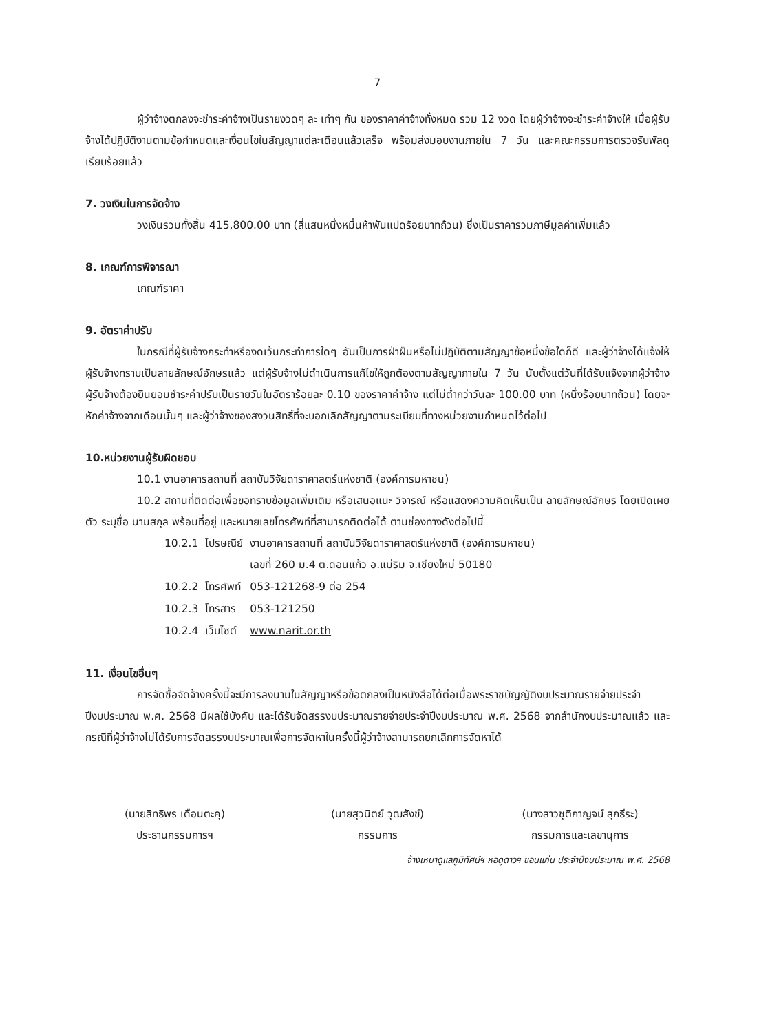7
ผู้ว่าจ้างตกลงจะชำระค่าจ้างเป็นรายงวดๆ ละ เท่าๆ กัน ของราคาค่าจ้างทั้งหมด รวม 12 งวด โดยผู้ว่าจ้างจะชำระค่าจ้างให้ เมื่อผู้รับจ้างได้ปฏิบัติงานตามข้อกำหนดและเงื่อนไขในสัญญาแต่ละเดือนแล้วเสร็จ พร้อมส่งมอบงานภายใน 7 วัน และคณะกรรมการตรวจรับพัสดุเรียบร้อยแล้ว
7. วงเงินในการจัดจ้าง
วงเงินรวมทั้งสิ้น 415,800.00 บาท (สี่แสนหนึ่งหมื่นห้าพันแปดร้อยบาทถ้วน) ซึ่งเป็นราคารวมภาษีมูลค่าเพิ่มแล้ว
8. เกณฑ์การพิจารณา
เกณฑ์ราคา
9. อัตราค่าปรับ
ในกรณีที่ผู้รับจ้างกระทำหรืองดเว้นกระทำการใดๆ อันเป็นการฝ่าฝืนหรือไม่ปฏิบัติตามสัญญาข้อหนึ่งข้อใดก็ดี และผู้ว่าจ้างได้แจ้งให้ผู้รับจ้างทราบเป็นลายลักษณ์อักษรแล้ว แต่ผู้รับจ้างไม่ดำเนินการแก้ไขให้ถูกต้องตามสัญญาภายใน 7 วัน นับตั้งแต่วันที่ได้รับแจ้งจากผู้ว่าจ้าง ผู้รับจ้างต้องยินยอมชำระค่าปรับเป็นรายวันในอัตราร้อยละ 0.10 ของราคาค่าจ้าง แต่ไม่ต่ำกว่าวันละ 100.00 บาท (หนึ่งร้อยบาทถ้วน) โดยจะหักค่าจ้างจากเดือนนั้นๆ และผู้ว่าจ้างของสงวนสิทธิ์ที่จะบอกเลิกสัญญาตามระเบียบที่ทางหน่วยงานกำหนดไว้ต่อไป
10.หน่วยงานผู้รับผิดชอบ
10.1 งานอาคารสถานที่ สถาบันวิจัยดาราศาสตร์แห่งชาติ (องค์การมหาชน)
10.2 สถานที่ติดต่อเพื่อขอทราบข้อมูลเพิ่มเติม หรือเสนอแนะ วิจารณ์ หรือแสดงความคิดเห็นเป็น ลายลักษณ์อักษร โดยเปิดเผยตัว ระบุชื่อ นามสกุล พร้อมที่อยู่ และหมายเลขโทรศัพท์ที่สามารถติดต่อได้ ตามช่องทางดังต่อไปนี้
| 10.2.1 | ไปรษณีย์ | งานอาคารสถานที่ สถาบันวิจัยดาราศาสตร์แห่งชาติ (องค์การมหาชน) เลขที่ 260 ม.4 ต.ดอนแก้ว อ.แม่ริม จ.เชียงใหม่ 50180 |
| 10.2.2 | โทรศัพท์ | 053-121268-9 ต่อ 254 |
| 10.2.3 | โทรสาร | 053-121250 |
| 10.2.4 | เว็บไซต์ | www.narit.or.th |
11. เงื่อนไขอื่นๆ
การจัดซื้อจัดจ้างครั้งนี้จะมีการลงนามในสัญญาหรือข้อตกลงเป็นหนังสือได้ต่อเมื่อพระราชบัญญัติงบประมาณรายจ่ายประจำปีงบประมาณ พ.ศ. 2568 มีผลใช้บังคับ และได้รับจัดสรรงบประมาณรายจ่ายประจำปีงบประมาณ พ.ศ. 2568 จากสำนักงบประมาณแล้ว และกรณีที่ผู้ว่าจ้างไม่ได้รับการจัดสรรงบประมาณเพื่อการจัดหาในครั้งนี้ผู้ว่าจ้างสามารถยกเลิกการจัดหาได้
(นายสิทธิพร เดือนตะคุ)
ประธานกรรมการฯ
(นายสุวนิตย์ วุฒสังข์)
กรรมการ
(นางสาวชุติกาญจน์ สุภธีระ)
กรรมการและเลขานุการ
จ้างเหมาดูแลภูมิทัศน์ฯ หอดูดาวฯ ขอนแก่น ประจำปีงบประมาณ พ.ศ. 2568